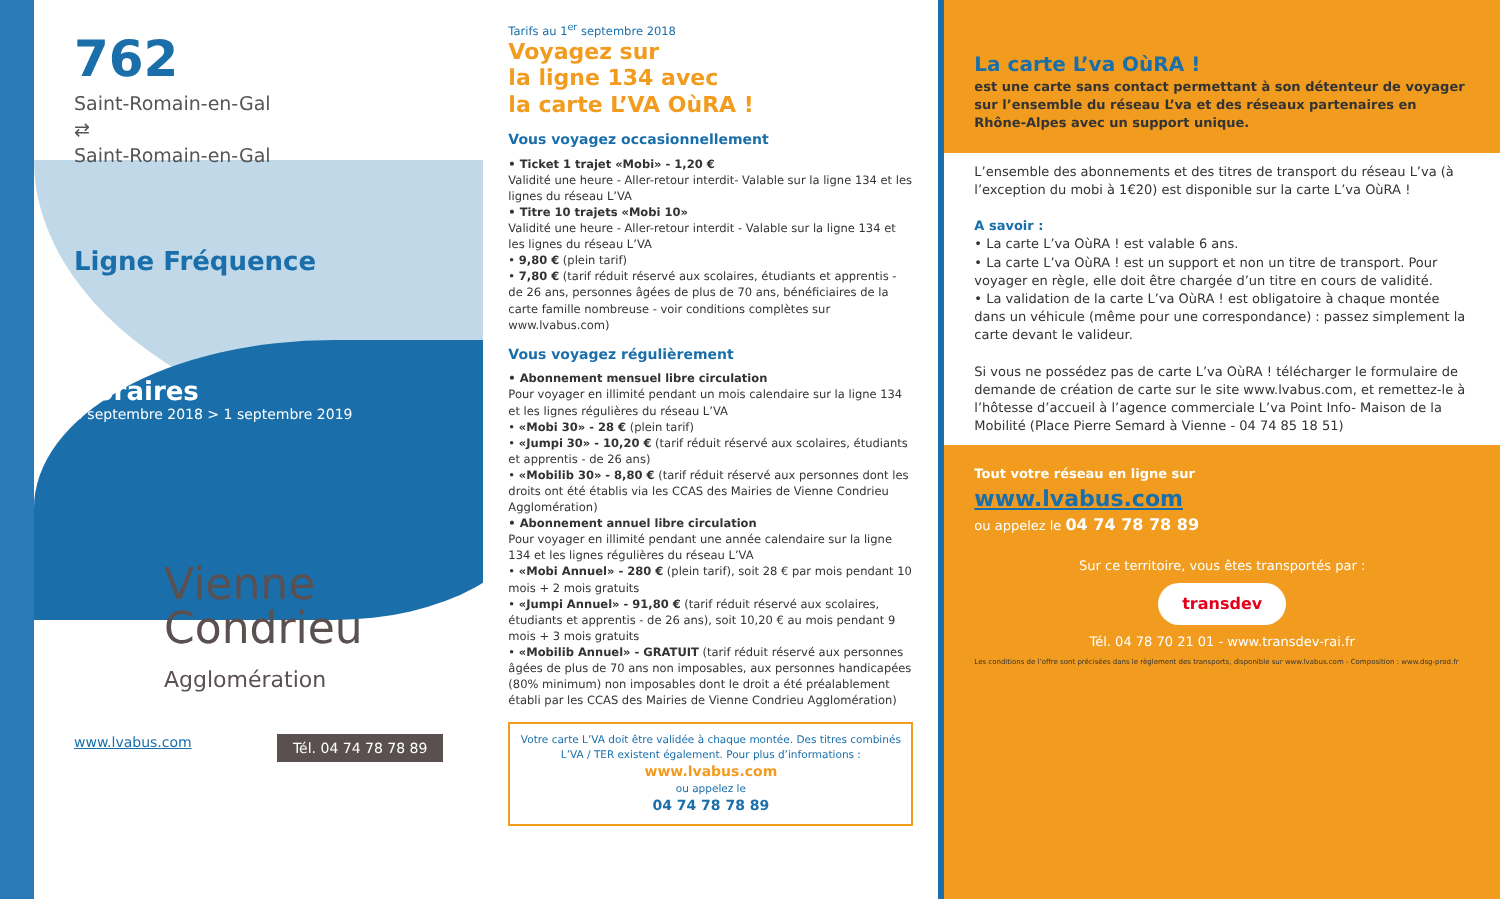762
Saint-Romain-en-Gal
⇄
Saint-Romain-en-Gal
Ligne Fréquence
Horaires
3 septembre 2018 > 1 septembre 2019
Vienne
Condrieu
Agglomération
www.lvabus.com Tél. 04 74 78 78 89
Tarifs au 1<sup>er</sup> septembre 2018
Voyagez sur
la ligne 134 avec
la carte L’VA OùRA !
Vous voyagez occasionnellement
• Ticket 1 trajet «Mobi» - 1,20 €
Validité une heure - Aller-retour interdit- Valable sur la ligne 134 et les lignes du réseau L’VA
• Titre 10 trajets «Mobi 10»
Validité une heure - Aller-retour interdit - Valable sur la ligne 134 et les lignes du réseau L’VA
• 9,80 € (plein tarif)
• 7,80 € (tarif réduit réservé aux scolaires, étudiants et apprentis - de 26 ans, personnes âgées de plus de 70 ans, bénéficiaires de la carte famille nombreuse - voir conditions complètes sur www.lvabus.com)
Vous voyagez régulièrement
• Abonnement mensuel libre circulation
Pour voyager en illimité pendant un mois calendaire sur la ligne 134 et les lignes régulières du réseau L’VA
• «Mobi 30» - 28 € (plein tarif)
• «Jumpi 30» - 10,20 € (tarif réduit réservé aux scolaires, étudiants et apprentis - de 26 ans)
• «Mobilib 30» - 8,80 € (tarif réduit réservé aux personnes dont les droits ont été établis via les CCAS des Mairies de Vienne Condrieu Agglomération)
• Abonnement annuel libre circulation
Pour voyager en illimité pendant une année calendaire sur la ligne 134 et les lignes régulières du réseau L’VA
• «Mobi Annuel» - 280 € (plein tarif), soit 28 € par mois pendant 10 mois + 2 mois gratuits
• «Jumpi Annuel» - 91,80 € (tarif réduit réservé aux scolaires, étudiants et apprentis - de 26 ans), soit 10,20 € au mois pendant 9 mois + 3 mois gratuits
• «Mobilib Annuel» - GRATUIT (tarif réduit réservé aux personnes âgées de plus de 70 ans non imposables, aux personnes handicapées (80% minimum) non imposables dont le droit a été préalablement établi par les CCAS des Mairies de Vienne Condrieu Agglomération)
Votre carte L’VA doit être validée à chaque montée. Des titres combinés L’VA / TER existent également. Pour plus d’informations :
www.lvabus.com
ou appelez le
04 74 78 78 89
La carte L’va OùRA !
est une carte sans contact permettant à son détenteur de voyager sur l’ensemble du réseau L’va et des réseaux partenaires en Rhône-Alpes avec un support unique.
L’ensemble des abonnements et des titres de transport du réseau L’va (à l’exception du mobi à 1€20) est disponible sur la carte L’va OùRA !
A savoir :
• La carte L’va OùRA ! est valable 6 ans.
• La carte L’va OùRA ! est un support et non un titre de transport. Pour voyager en règle, elle doit être chargée d’un titre en cours de validité.
• La validation de la carte L’va OùRA ! est obligatoire à chaque montée dans un véhicule (même pour une correspondance) : passez simplement la carte devant le valideur.
Si vous ne possédez pas de carte L’va OùRA ! télécharger le formulaire de demande de création de carte sur le site www.lvabus.com, et remettez-le à l’hôtesse d’accueil à l’agence commerciale L’va Point Info- Maison de la Mobilité (Place Pierre Semard à Vienne - 04 74 85 18 51)
Tout votre réseau en ligne sur
www.lvabus.com
ou appelez le 04 74 78 78 89
Sur ce territoire, vous êtes transportés par :
transdev
Tél. 04 78 70 21 01 - www.transdev-rai.fr
Les conditions de l’offre sont précisées dans le règlement des transports, disponible sur www.lvabus.com - Composition : www.dsg-prod.fr